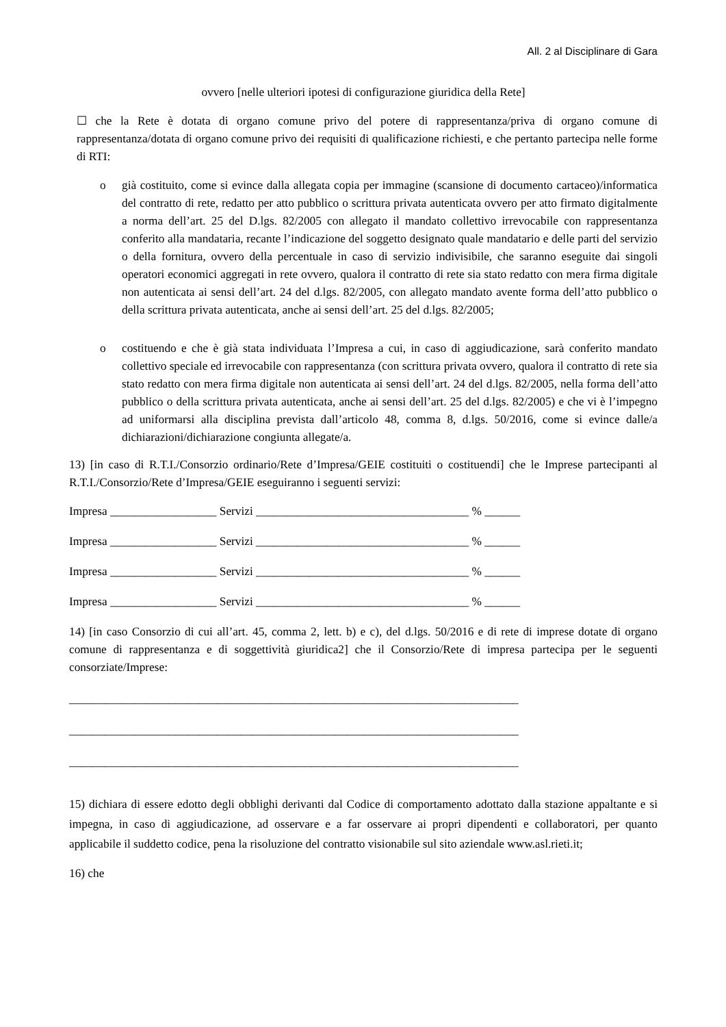All. 2 al Disciplinare di Gara
ovvero [nelle ulteriori ipotesi di configurazione giuridica della Rete]
☐ che la Rete è dotata di organo comune privo del potere di rappresentanza/priva di organo comune di rappresentanza/dotata di organo comune privo dei requisiti di qualificazione richiesti, e che pertanto partecipa nelle forme di RTI:
o già costituito, come si evince dalla allegata copia per immagine (scansione di documento cartaceo)/informatica del contratto di rete, redatto per atto pubblico o scrittura privata autenticata ovvero per atto firmato digitalmente a norma dell’art. 25 del D.lgs. 82/2005 con allegato il mandato collettivo irrevocabile con rappresentanza conferito alla mandataria, recante l’indicazione del soggetto designato quale mandatario e delle parti del servizio o della fornitura, ovvero della percentuale in caso di servizio indivisibile, che saranno eseguite dai singoli operatori economici aggregati in rete ovvero, qualora il contratto di rete sia stato redatto con mera firma digitale non autenticata ai sensi dell’art. 24 del d.lgs. 82/2005, con allegato mandato avente forma dell’atto pubblico o della scrittura privata autenticata, anche ai sensi dell’art. 25 del d.lgs. 82/2005;
o costituendo e che è già stata individuata l’Impresa a cui, in caso di aggiudicazione, sarà conferito mandato collettivo speciale ed irrevocabile con rappresentanza (con scrittura privata ovvero, qualora il contratto di rete sia stato redatto con mera firma digitale non autenticata ai sensi dell’art. 24 del d.lgs. 82/2005, nella forma dell’atto pubblico o della scrittura privata autenticata, anche ai sensi dell’art. 25 del d.lgs. 82/2005) e che vi è l’impegno ad uniformarsi alla disciplina prevista dall’articolo 48, comma 8, d.lgs. 50/2016, come si evince dalle/a dichiarazioni/dichiarazione congiunta allegate/a.
13) [in caso di R.T.I./Consorzio ordinario/Rete d’Impresa/GEIE costituiti o costituendi] che le Imprese partecipanti al R.T.I./Consorzio/Rete d’Impresa/GEIE eseguiranno i seguenti servizi:
Impresa __________________ Servizi ____________________________________ % ______
Impresa __________________ Servizi ____________________________________ % ______
Impresa __________________ Servizi ____________________________________ % ______
Impresa __________________ Servizi ____________________________________ % ______
14) [in caso Consorzio di cui all’art. 45, comma 2, lett. b) e c), del d.lgs. 50/2016 e di rete di imprese dotate di organo comune di rappresentanza e di soggettività giuridica2] che il Consorzio/Rete di impresa partecipa per le seguenti consorziate/Imprese:
____________________________________________________________________________
____________________________________________________________________________
____________________________________________________________________________
15) dichiara di essere edotto degli obblighi derivanti dal Codice di comportamento adottato dalla stazione appaltante e si impegna, in caso di aggiudicazione, ad osservare e a far osservare ai propri dipendenti e collaboratori, per quanto applicabile il suddetto codice, pena la risoluzione del contratto visionabile sul sito aziendale www.asl.rieti.it;
16) che